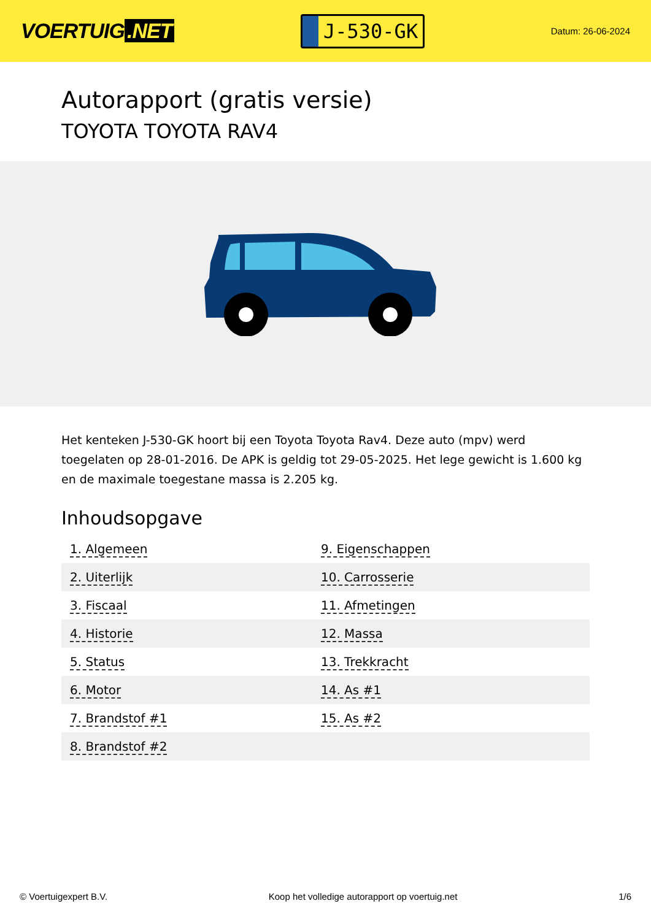VOERTUIG.NET
J-530-GK
Datum: 26-06-2024
Autorapport (gratis versie)
TOYOTA TOYOTA RAV4
Het kenteken J-530-GK hoort bij een Toyota Toyota Rav4. Deze auto (mpv) werd toegelaten op 28-01-2016. De APK is geldig tot 29-05-2025. Het lege gewicht is 1.600 kg en de maximale toegestane massa is 2.205 kg.
Inhoudsopgave
| 1. Algemeen | 9. Eigenschappen |
| 2. Uiterlijk | 10. Carrosserie |
| 3. Fiscaal | 11. Afmetingen |
| 4. Historie | 12. Massa |
| 5. Status | 13. Trekkracht |
| 6. Motor | 14. As #1 |
| 7. Brandstof #1 | 15. As #2 |
| 8. Brandstof #2 | |
© Voertuigexpert B.V. Koop het volledige autorapport op voertuig.net 1/6